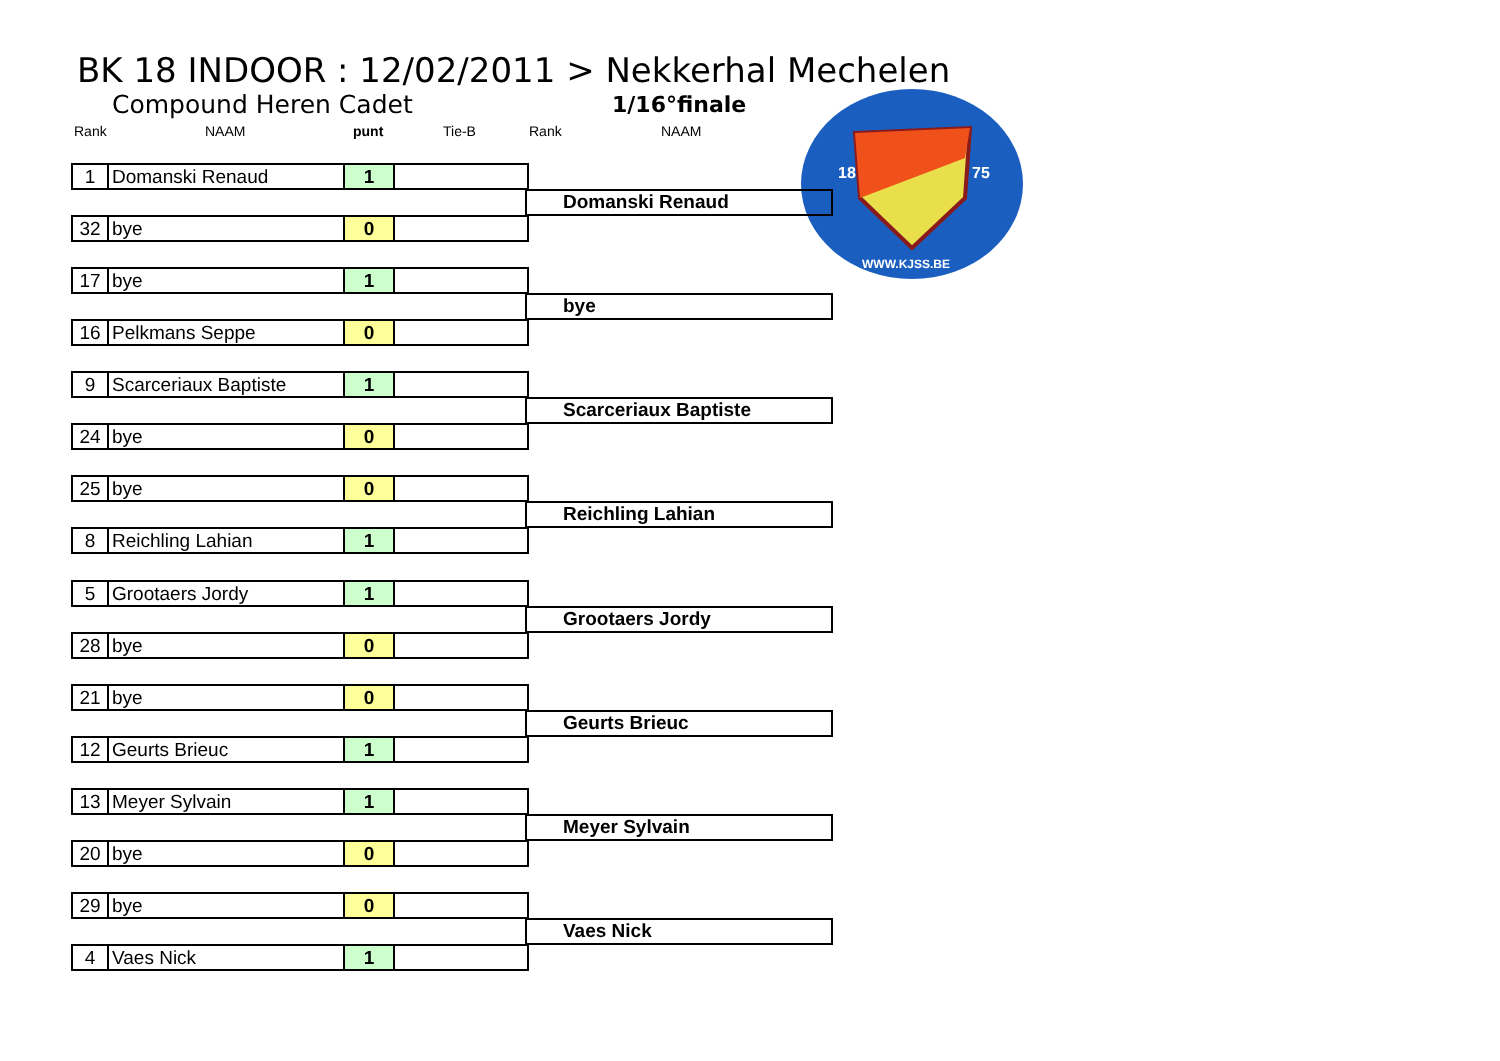BK 18 INDOOR : 12/02/2011 > Nekkerhal Mechelen
Compound Heren Cadet 1/16°finale
Rank NAAM punt Tie-B Rank NAAM
18
75
WWW.KJSS.BE
| 1 | Domanski Renaud | 1 | |
| 32 | bye | 0 | |
Domanski Renaud
| 17 | bye | 1 | |
| 16 | Pelkmans Seppe | 0 | |
bye
| 9 | Scarceriaux Baptiste | 1 | |
| 24 | bye | 0 | |
Scarceriaux Baptiste
| 25 | bye | 0 | |
| 8 | Reichling Lahian | 1 | |
Reichling Lahian
| 5 | Grootaers Jordy | 1 | |
| 28 | bye | 0 | |
Grootaers Jordy
| 21 | bye | 0 | |
| 12 | Geurts Brieuc | 1 | |
Geurts Brieuc
| 13 | Meyer Sylvain | 1 | |
| 20 | bye | 0 | |
Meyer Sylvain
| 29 | bye | 0 | |
| 4 | Vaes Nick | 1 | |
Vaes Nick